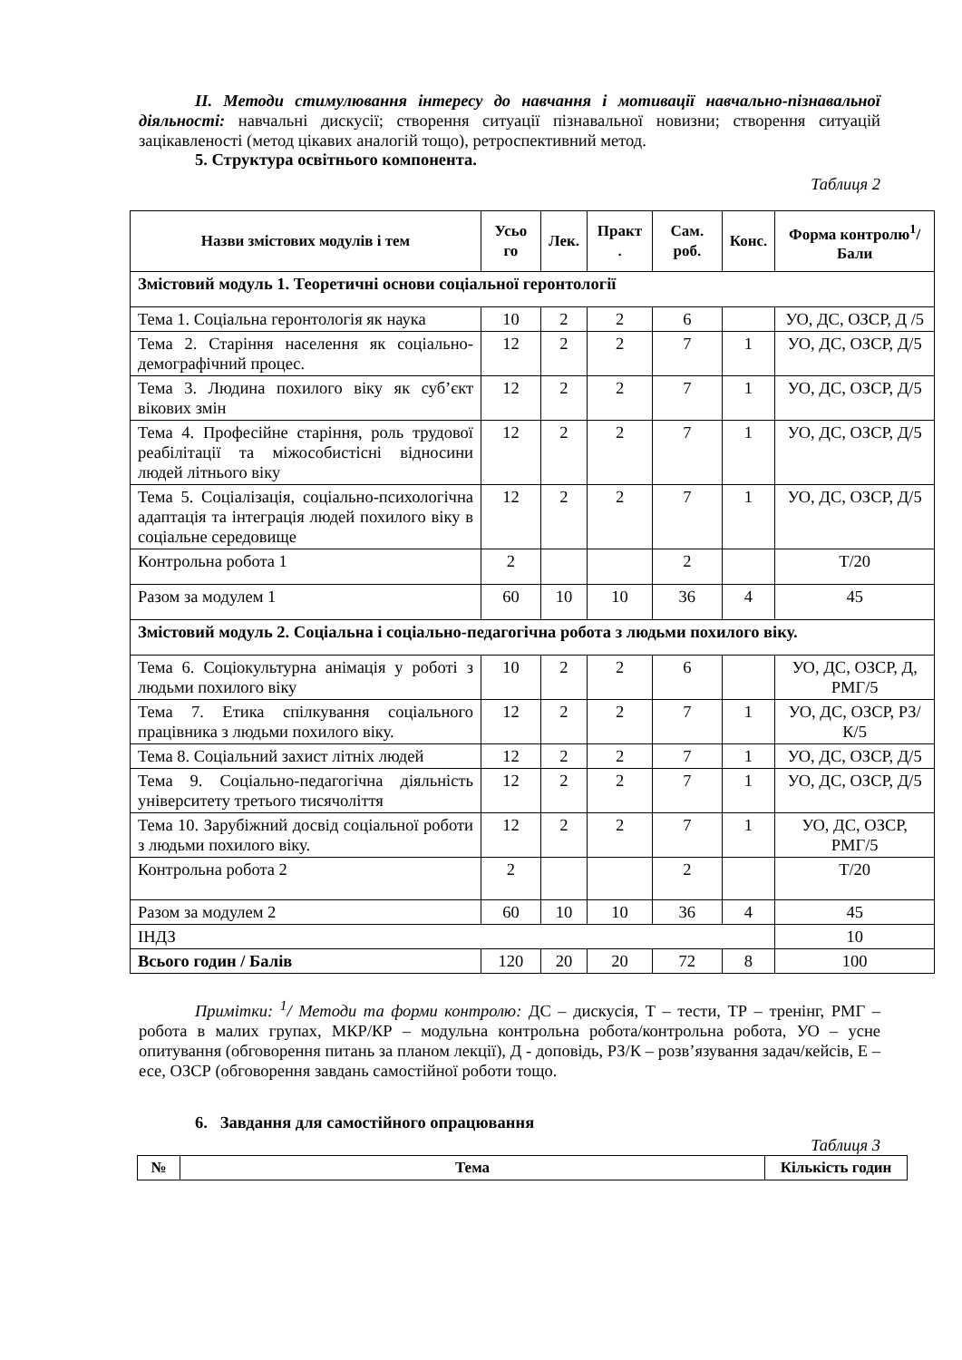ІІ. Методи стимулювання інтересу до навчання і мотивації навчально-пізнавальної діяльності: навчальні дискусії; створення ситуації пізнавальної новизни; створення ситуацій зацікавленості (метод цікавих аналогій тощо), ретроспективний метод.
5. Структура освітнього компонента.
Таблиця 2
| Назви змістових модулів і тем | Усьо го | Лек. | Практ . | Сам. роб. | Конс. | Форма контролю<sup>1</sup>/ Бали |
| --- | --- | --- | --- | --- | --- | --- |
| Змістовий модуль 1. Теоретичні основи соціальної геронтології | | | | | | |
| Тема 1. Соціальна геронтологія як наука | 10 | 2 | 2 | 6 | | УО, ДС, ОЗСР, Д /5 |
| Тема 2. Старіння населення як соціально-демографічний процес. | 12 | 2 | 2 | 7 | 1 | УО, ДС, ОЗСР, Д/5 |
| Тема 3. Людина похилого віку як суб’єкт вікових змін | 12 | 2 | 2 | 7 | 1 | УО, ДС, ОЗСР, Д/5 |
| Тема 4. Професійне старіння, роль трудової реабілітації та міжособистісні відносини людей літнього віку | 12 | 2 | 2 | 7 | 1 | УО, ДС, ОЗСР, Д/5 |
| Тема 5. Соціалізація, соціально-психологічна адаптація та інтеграція людей похилого віку в соціальне середовище | 12 | 2 | 2 | 7 | 1 | УО, ДС, ОЗСР, Д/5 |
| Контрольна робота 1 | 2 | | | 2 | | Т/20 |
| Разом за модулем 1 | 60 | 10 | 10 | 36 | 4 | 45 |
| Змістовий модуль 2. Соціальна і соціально-педагогічна робота з людьми похилого віку. | | | | | | |
| Тема 6. Соціокультурна анімація у роботі з людьми похилого віку | 10 | 2 | 2 | 6 | | УО, ДС, ОЗСР, Д, РМГ/5 |
| Тема 7. Етика спілкування соціального працівника з людьми похилого віку. | 12 | 2 | 2 | 7 | 1 | УО, ДС, ОЗСР, РЗ/К/5 |
| Тема 8. Соціальний захист літніх людей | 12 | 2 | 2 | 7 | 1 | УО, ДС, ОЗСР, Д/5 |
| Тема 9. Соціально-педагогічна діяльність університету третього тисячоліття | 12 | 2 | 2 | 7 | 1 | УО, ДС, ОЗСР, Д/5 |
| Тема 10. Зарубіжний досвід соціальної роботи з людьми похилого віку. | 12 | 2 | 2 | 7 | 1 | УО, ДС, ОЗСР, РМГ/5 |
| Контрольна робота 2 | 2 | | | 2 | | Т/20 |
| Разом за модулем 2 | 60 | 10 | 10 | 36 | 4 | 45 |
| ІНДЗ | | | | | | 10 |
| Всього годин / Балів | 120 | 20 | 20 | 72 | 8 | 100 |
Примітки: <sup>1</sup>/ Методи та форми контролю: ДС – дискусія, Т – тести, ТР – тренінг, РМГ – робота в малих групах, МКР/КР – модульна контрольна робота/контрольна робота, УО – усне опитування (обговорення питань за планом лекції), Д - доповідь, РЗ/К – розв’язування задач/кейсів, Е – есе, ОЗСР (обговорення завдань самостійної роботи тощо.
6. Завдання для самостійного опрацювання
Таблиця 3
| № | Тема | Кількість годин |
| --- | --- | --- |